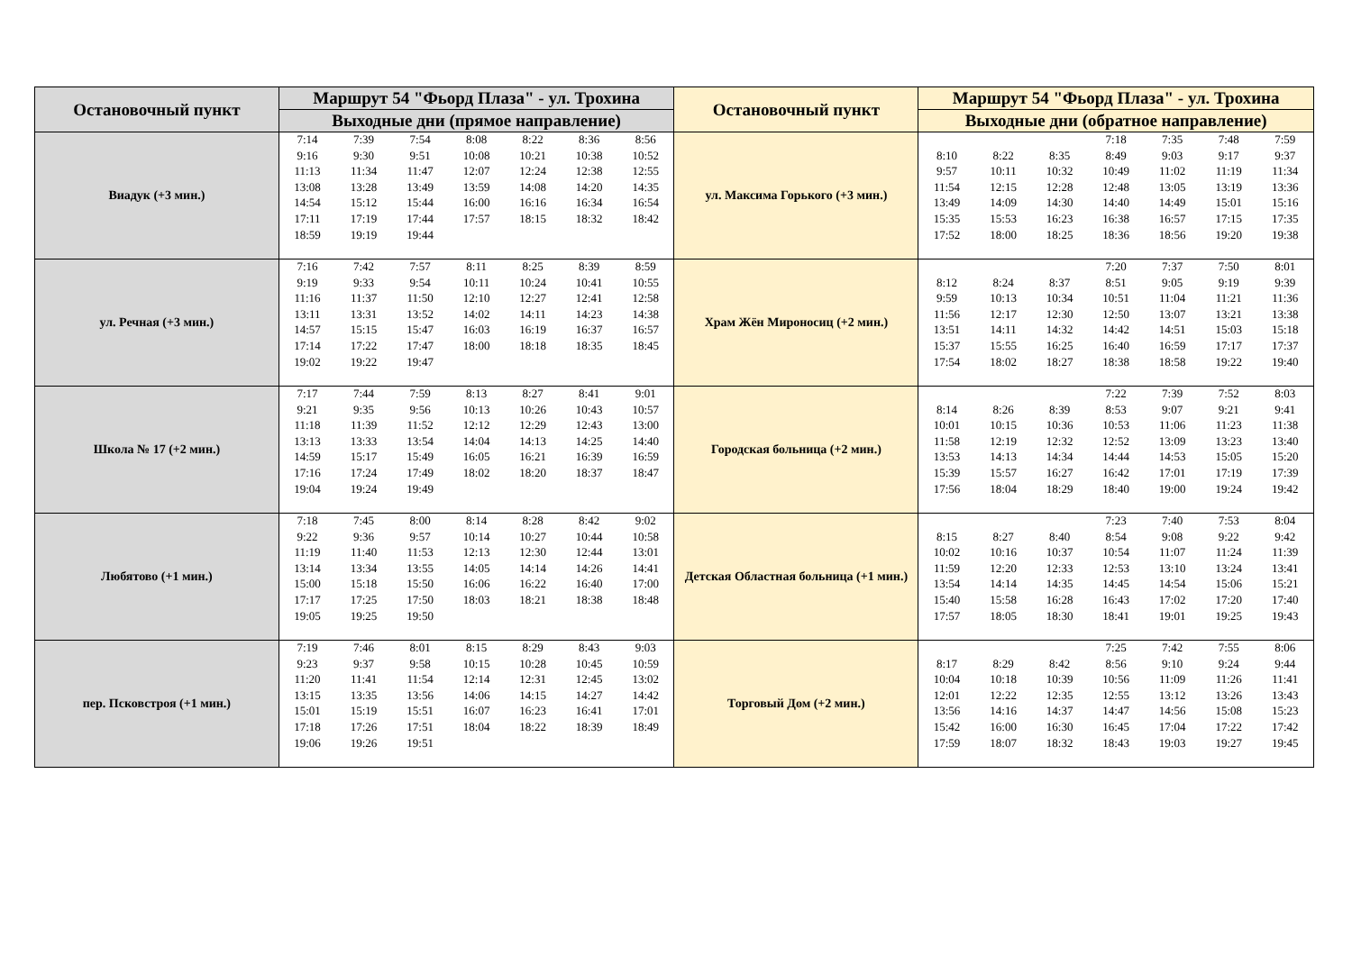| Остановочный пункт | Маршрут 54 "Фьорд Плаза" - ул. Трохина | Остановочный пункт | Маршрут 54 "Фьорд Плаза" - ул. Трохина |
| --- | --- | --- | --- |
| | Выходные дни (прямое направление) | | Выходные дни (обратное направление) |
| Виадук (+3 мин.) | / 7:14 / 7:39 / 7:54 / 8:08 / 8:22 / 8:36 / 8:56 / / 9:16 / 9:30 / 9:51 / 10:08 / 10:21 / 10:38 / 10:52 / / 11:13 / 11:34 / 11:47 / 12:07 / 12:24 / 12:38 / 12:55 / / 13:08 / 13:28 / 13:49 / 13:59 / 14:08 / 14:20 / 14:35 / / 14:54 / 15:12 / 15:44 / 16:00 / 16:16 / 16:34 / 16:54 / / 17:11 / 17:19 / 17:44 / 17:57 / 18:15 / 18:32 / 18:42 / / 18:59 / 19:19 / 19:44 / / / / / | ул. Максима Горького (+3 мин.) | / / / / 7:18 / 7:35 / 7:48 / 7:59 / / 8:10 / 8:22 / 8:35 / 8:49 / 9:03 / 9:17 / 9:37 / / 9:57 / 10:11 / 10:32 / 10:49 / 11:02 / 11:19 / 11:34 / / 11:54 / 12:15 / 12:28 / 12:48 / 13:05 / 13:19 / 13:36 / / 13:49 / 14:09 / 14:30 / 14:40 / 14:49 / 15:01 / 15:16 / / 15:35 / 15:53 / 16:23 / 16:38 / 16:57 / 17:15 / 17:35 / / 17:52 / 18:00 / 18:25 / 18:36 / 18:56 / 19:20 / 19:38 / |
| ул. Речная (+3 мин.) | / 7:16 / 7:42 / 7:57 / 8:11 / 8:25 / 8:39 / 8:59 / / 9:19 / 9:33 / 9:54 / 10:11 / 10:24 / 10:41 / 10:55 / / 11:16 / 11:37 / 11:50 / 12:10 / 12:27 / 12:41 / 12:58 / / 13:11 / 13:31 / 13:52 / 14:02 / 14:11 / 14:23 / 14:38 / / 14:57 / 15:15 / 15:47 / 16:03 / 16:19 / 16:37 / 16:57 / / 17:14 / 17:22 / 17:47 / 18:00 / 18:18 / 18:35 / 18:45 / / 19:02 / 19:22 / 19:47 / / / / / | Храм Жён Мироносиц (+2 мин.) | / / / / 7:20 / 7:37 / 7:50 / 8:01 / / 8:12 / 8:24 / 8:37 / 8:51 / 9:05 / 9:19 / 9:39 / / 9:59 / 10:13 / 10:34 / 10:51 / 11:04 / 11:21 / 11:36 / / 11:56 / 12:17 / 12:30 / 12:50 / 13:07 / 13:21 / 13:38 / / 13:51 / 14:11 / 14:32 / 14:42 / 14:51 / 15:03 / 15:18 / / 15:37 / 15:55 / 16:25 / 16:40 / 16:59 / 17:17 / 17:37 / / 17:54 / 18:02 / 18:27 / 18:38 / 18:58 / 19:22 / 19:40 / |
| Школа № 17 (+2 мин.) | / 7:17 / 7:44 / 7:59 / 8:13 / 8:27 / 8:41 / 9:01 / / 9:21 / 9:35 / 9:56 / 10:13 / 10:26 / 10:43 / 10:57 / / 11:18 / 11:39 / 11:52 / 12:12 / 12:29 / 12:43 / 13:00 / / 13:13 / 13:33 / 13:54 / 14:04 / 14:13 / 14:25 / 14:40 / / 14:59 / 15:17 / 15:49 / 16:05 / 16:21 / 16:39 / 16:59 / / 17:16 / 17:24 / 17:49 / 18:02 / 18:20 / 18:37 / 18:47 / / 19:04 / 19:24 / 19:49 / / / / / | Городская больница (+2 мин.) | / / / / 7:22 / 7:39 / 7:52 / 8:03 / / 8:14 / 8:26 / 8:39 / 8:53 / 9:07 / 9:21 / 9:41 / / 10:01 / 10:15 / 10:36 / 10:53 / 11:06 / 11:23 / 11:38 / / 11:58 / 12:19 / 12:32 / 12:52 / 13:09 / 13:23 / 13:40 / / 13:53 / 14:13 / 14:34 / 14:44 / 14:53 / 15:05 / 15:20 / / 15:39 / 15:57 / 16:27 / 16:42 / 17:01 / 17:19 / 17:39 / / 17:56 / 18:04 / 18:29 / 18:40 / 19:00 / 19:24 / 19:42 / |
| Любятово (+1 мин.) | / 7:18 / 7:45 / 8:00 / 8:14 / 8:28 / 8:42 / 9:02 / / 9:22 / 9:36 / 9:57 / 10:14 / 10:27 / 10:44 / 10:58 / / 11:19 / 11:40 / 11:53 / 12:13 / 12:30 / 12:44 / 13:01 / / 13:14 / 13:34 / 13:55 / 14:05 / 14:14 / 14:26 / 14:41 / / 15:00 / 15:18 / 15:50 / 16:06 / 16:22 / 16:40 / 17:00 / / 17:17 / 17:25 / 17:50 / 18:03 / 18:21 / 18:38 / 18:48 / / 19:05 / 19:25 / 19:50 / / / / / | Детская Областная больница (+1 мин.) | / / / / 7:23 / 7:40 / 7:53 / 8:04 / / 8:15 / 8:27 / 8:40 / 8:54 / 9:08 / 9:22 / 9:42 / / 10:02 / 10:16 / 10:37 / 10:54 / 11:07 / 11:24 / 11:39 / / 11:59 / 12:20 / 12:33 / 12:53 / 13:10 / 13:24 / 13:41 / / 13:54 / 14:14 / 14:35 / 14:45 / 14:54 / 15:06 / 15:21 / / 15:40 / 15:58 / 16:28 / 16:43 / 17:02 / 17:20 / 17:40 / / 17:57 / 18:05 / 18:30 / 18:41 / 19:01 / 19:25 / 19:43 / |
| пер. Псковстроя (+1 мин.) | / 7:19 / 7:46 / 8:01 / 8:15 / 8:29 / 8:43 / 9:03 / / 9:23 / 9:37 / 9:58 / 10:15 / 10:28 / 10:45 / 10:59 / / 11:20 / 11:41 / 11:54 / 12:14 / 12:31 / 12:45 / 13:02 / / 13:15 / 13:35 / 13:56 / 14:06 / 14:15 / 14:27 / 14:42 / / 15:01 / 15:19 / 15:51 / 16:07 / 16:23 / 16:41 / 17:01 / / 17:18 / 17:26 / 17:51 / 18:04 / 18:22 / 18:39 / 18:49 / / 19:06 / 19:26 / 19:51 / / / / / | Торговый Дом (+2 мин.) | / / / / 7:25 / 7:42 / 7:55 / 8:06 / / 8:17 / 8:29 / 8:42 / 8:56 / 9:10 / 9:24 / 9:44 / / 10:04 / 10:18 / 10:39 / 10:56 / 11:09 / 11:26 / 11:41 / / 12:01 / 12:22 / 12:35 / 12:55 / 13:12 / 13:26 / 13:43 / / 13:56 / 14:16 / 14:37 / 14:47 / 14:56 / 15:08 / 15:23 / / 15:42 / 16:00 / 16:30 / 16:45 / 17:04 / 17:22 / 17:42 / / 17:59 / 18:07 / 18:32 / 18:43 / 19:03 / 19:27 / 19:45 / |